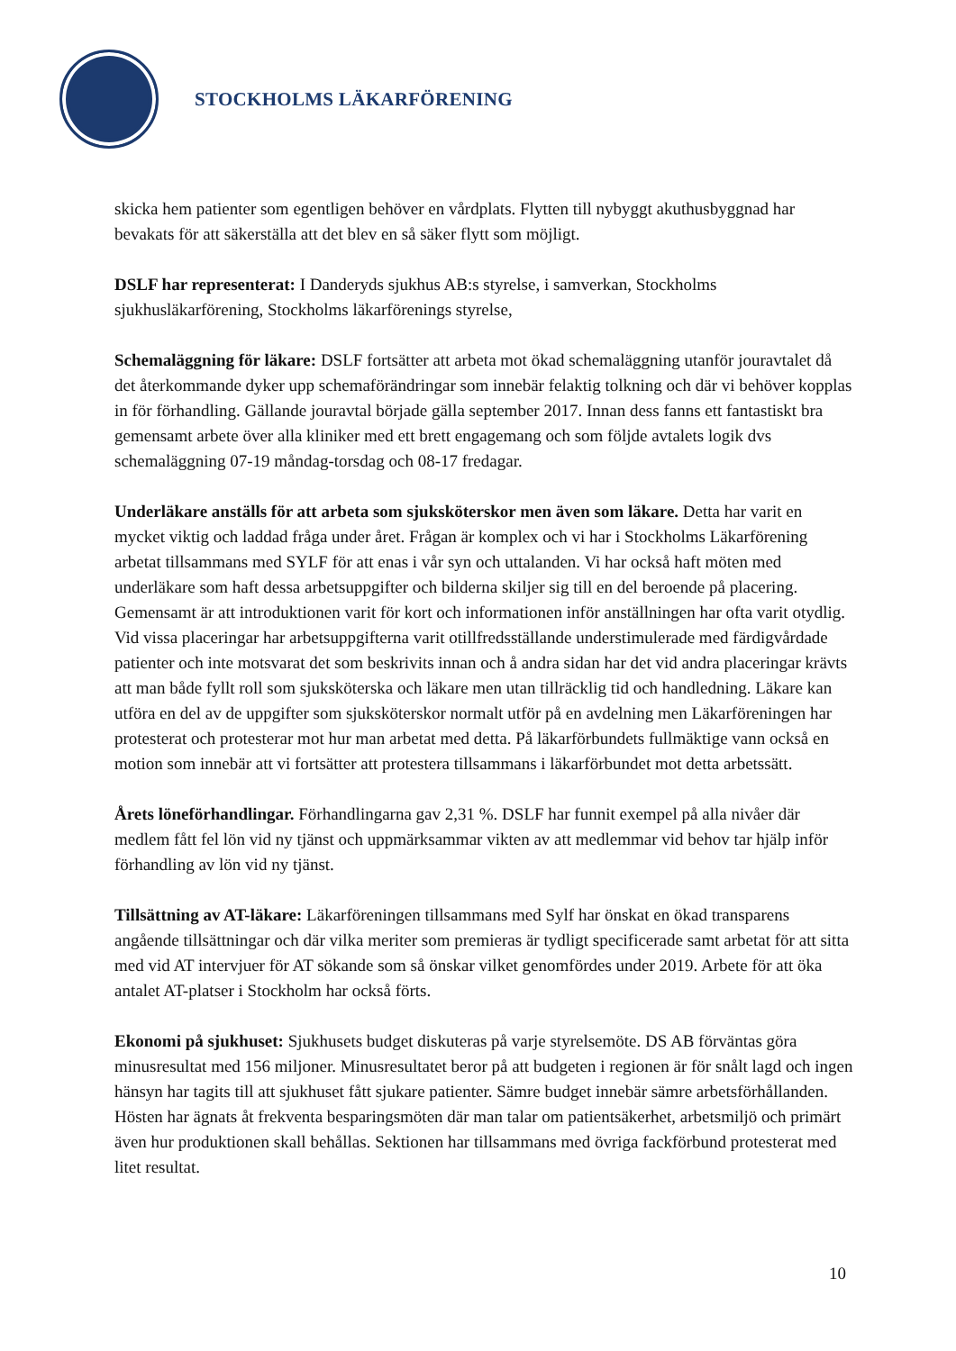STOCKHOLMS LÄKARFÖRENING
skicka hem patienter som egentligen behöver en vårdplats. Flytten till nybyggt akuthusbyggnad har bevakats för att säkerställa att det blev en så säker flytt som möjligt.
DSLF har representerat: I Danderyds sjukhus AB:s styrelse, i samverkan, Stockholms sjukhusläkarförening, Stockholms läkarförenings styrelse,
Schemaläggning för läkare: DSLF fortsätter att arbeta mot ökad schemaläggning utanför jouravtalet då det återkommande dyker upp schemaförändringar som innebär felaktig tolkning och där vi behöver kopplas in för förhandling. Gällande jouravtal började gälla september 2017. Innan dess fanns ett fantastiskt bra gemensamt arbete över alla kliniker med ett brett engagemang och som följde avtalets logik dvs schemaläggning 07-19 måndag-torsdag och 08-17 fredagar.
Underläkare anställs för att arbeta som sjuksköterskor men även som läkare. Detta har varit en mycket viktig och laddad fråga under året. Frågan är komplex och vi har i Stockholms Läkarförening arbetat tillsammans med SYLF för att enas i vår syn och uttalanden. Vi har också haft möten med underläkare som haft dessa arbetsuppgifter och bilderna skiljer sig till en del beroende på placering. Gemensamt är att introduktionen varit för kort och informationen inför anställningen har ofta varit otydlig. Vid vissa placeringar har arbetsuppgifterna varit otillfredsställande understimulerade med färdigvårdade patienter och inte motsvarat det som beskrivits innan och å andra sidan har det vid andra placeringar krävts att man både fyllt roll som sjuksköterska och läkare men utan tillräcklig tid och handledning. Läkare kan utföra en del av de uppgifter som sjuksköterskor normalt utför på en avdelning men Läkarföreningen har protesterat och protesterar mot hur man arbetat med detta. På läkarförbundets fullmäktige vann också en motion som innebär att vi fortsätter att protestera tillsammans i läkarförbundet mot detta arbetssätt.
Årets löneförhandlingar. Förhandlingarna gav 2,31 %. DSLF har funnit exempel på alla nivåer där medlem fått fel lön vid ny tjänst och uppmärksammar vikten av att medlemmar vid behov tar hjälp inför förhandling av lön vid ny tjänst.
Tillsättning av AT-läkare: Läkarföreningen tillsammans med Sylf har önskat en ökad transparens angående tillsättningar och där vilka meriter som premieras är tydligt specificerade samt arbetat för att sitta med vid AT intervjuer för AT sökande som så önskar vilket genomfördes under 2019. Arbete för att öka antalet AT-platser i Stockholm har också förts.
Ekonomi på sjukhuset: Sjukhusets budget diskuteras på varje styrelsemöte. DS AB förväntas göra minusresultat med 156 miljoner. Minusresultatet beror på att budgeten i regionen är för snålt lagd och ingen hänsyn har tagits till att sjukhuset fått sjukare patienter. Sämre budget innebär sämre arbetsförhållanden. Hösten har ägnats åt frekventa besparingsmöten där man talar om patientsäkerhet, arbetsmiljö och primärt även hur produktionen skall behållas. Sektionen har tillsammans med övriga fackförbund protesterat med litet resultat.
10